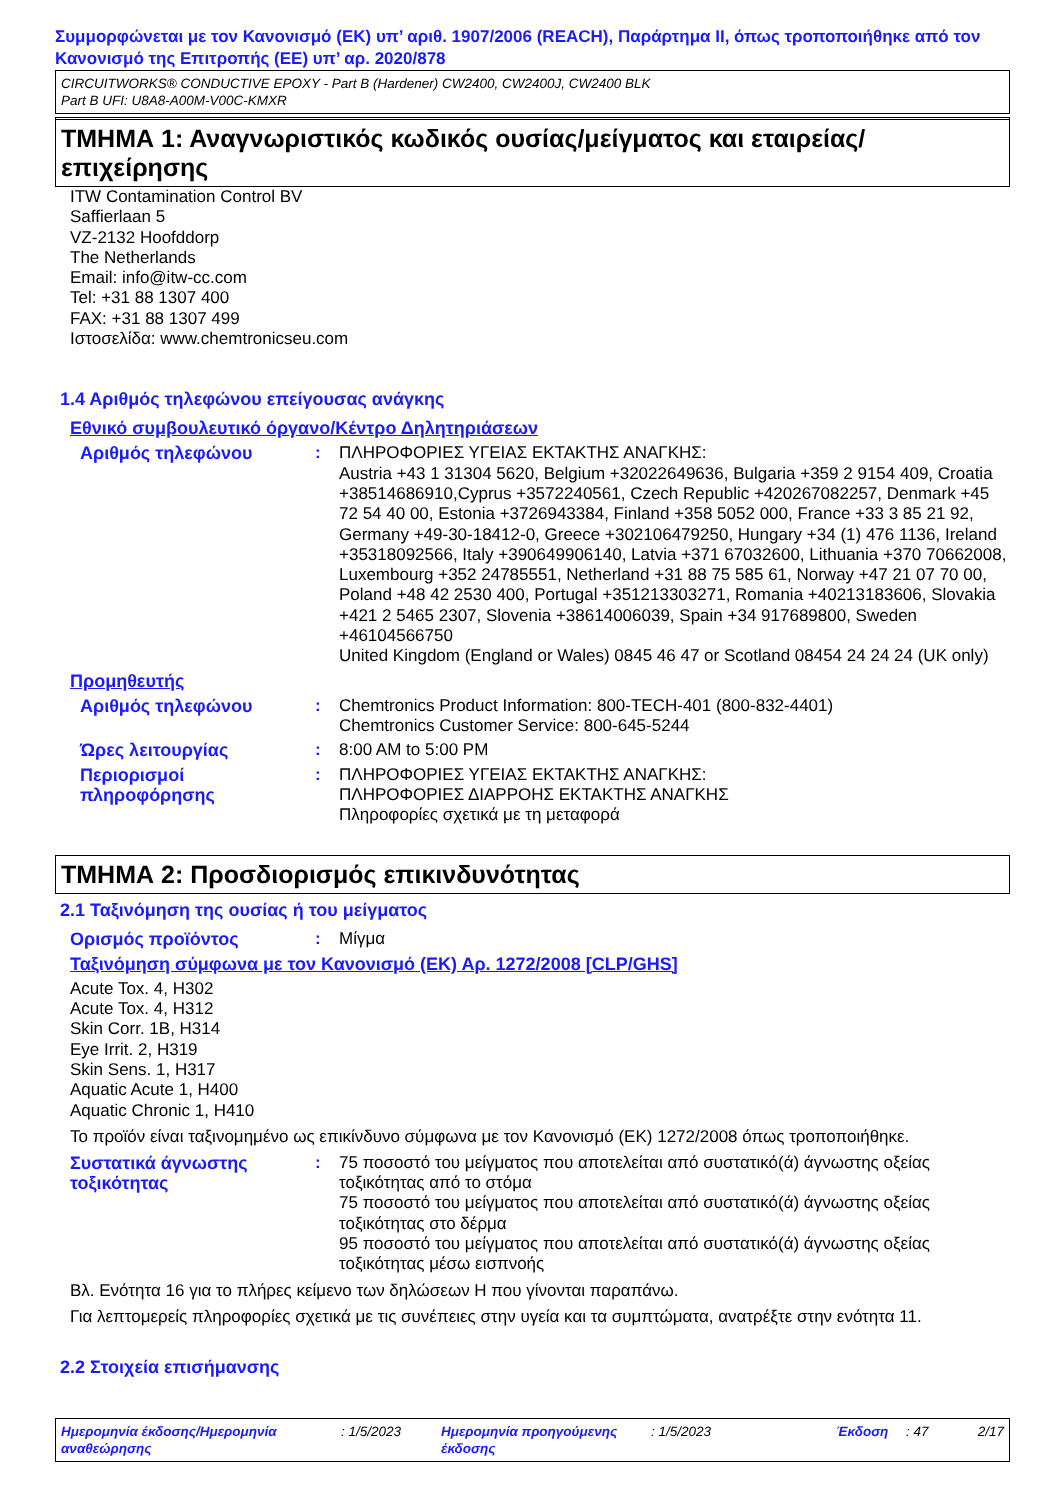Συμμορφώνεται με τον Κανονισμό (ΕΚ) υπ’ αριθ. 1907/2006 (REACH), Παράρτημα II, όπως τροποποιήθηκε από τον Κανονισμό της Επιτροπής (ΕΕ) υπ’ αρ. 2020/878
CIRCUITWORKS® CONDUCTIVE EPOXY - Part B (Hardener) CW2400, CW2400J, CW2400 BLK
Part B UFI: U8A8-A00M-V00C-KMXR
ΤΜΗΜΑ 1: Αναγνωριστικός κωδικός ουσίας/μείγματος και εταιρείας/ επιχείρησης
ITW Contamination Control BV
Saffierlaan 5
VZ-2132 Hoofddorp
The Netherlands
Email: info@itw-cc.com
Tel: +31 88 1307 400
FAX: +31 88 1307 499
Ιστοσελίδα: www.chemtronicseu.com
1.4 Αριθμός τηλεφώνου επείγουσας ανάγκης
Εθνικό συμβουλευτικό όργανο/Κέντρο Δηλητηριάσεων
Αριθμός τηλεφώνου : ΠΛΗΡΟΦΟΡΙΕΣ ΥΓΕΙΑΣ ΕΚΤΑΚΤΗΣ ΑΝΑΓΚΗΣ:
Austria +43 1 31304 5620, Belgium +32022649636, Bulgaria +359 2 9154 409, Croatia +38514686910,Cyprus +3572240561, Czech Republic +420267082257, Denmark +45 72 54 40 00, Estonia +3726943384, Finland +358 5052 000, France +33 3 85 21 92, Germany +49-30-18412-0, Greece +302106479250, Hungary +34 (1) 476 1136, Ireland +35318092566, Italy +390649906140, Latvia +371 67032600, Lithuania +370 70662008, Luxembourg +352 24785551, Netherland +31 88 75 585 61, Norway +47 21 07 70 00, Poland +48 42 2530 400, Portugal +351213303271, Romania +40213183606, Slovakia +421 2 5465 2307, Slovenia +38614006039, Spain +34 917689800, Sweden +46104566750
United Kingdom (England or Wales) 0845 46 47 or Scotland 08454 24 24 24 (UK only)
Προμηθευτής
Αριθμός τηλεφώνου : Chemtronics Product Information: 800-TECH-401 (800-832-4401)
Chemtronics Customer Service: 800-645-5244
Ώρες λειτουργίας : 8:00 AM to 5:00 PM
Περιορισμοί πληροφόρησης
: ΠΛΗΡΟΦΟΡΙΕΣ ΥΓΕΙΑΣ ΕΚΤΑΚΤΗΣ ΑΝΑΓΚΗΣ:
ΠΛΗΡΟΦΟΡΙΕΣ ΔΙΑΡΡΟΗΣ ΕΚΤΑΚΤΗΣ ΑΝΑΓΚΗΣ
Πληροφορίες σχετικά με τη μεταφορά
ΤΜΗΜΑ 2: Προσδιορισμός επικινδυνότητας
2.1 Ταξινόμηση της ουσίας ή του μείγματος
Ορισμός προϊόντος : Μίγμα
Ταξινόμηση σύμφωνα με τον Κανονισμό (ΕΚ) Αρ. 1272/2008 [CLP/GHS]
Acute Tox. 4, H302
Acute Tox. 4, H312
Skin Corr. 1B, H314
Eye Irrit. 2, H319
Skin Sens. 1, H317
Aquatic Acute 1, H400
Aquatic Chronic 1, H410
Το προϊόν είναι ταξινομημένο ως επικίνδυνο σύμφωνα με τον Κανονισμό (ΕΚ) 1272/2008 όπως τροποποιήθηκε.
Συστατικά άγνωστης τοξικότητας
: 75 ποσοστό του μείγματος που αποτελείται από συστατικό(ά) άγνωστης οξείας τοξικότητας από το στόμα
75 ποσοστό του μείγματος που αποτελείται από συστατικό(ά) άγνωστης οξείας τοξικότητας στο δέρμα
95 ποσοστό του μείγματος που αποτελείται από συστατικό(ά) άγνωστης οξείας τοξικότητας μέσω εισπνοής
Βλ. Ενότητα 16 για το πλήρες κείμενο των δηλώσεων H που γίνονται παραπάνω.
Για λεπτομερείς πληροφορίες σχετικά με τις συνέπειες στην υγεία και τα συμπτώματα, ανατρέξτε στην ενότητα 11.
2.2 Στοιχεία επισήμανσης
Ημερομηνία έκδοσης/Ημερομηνία αναθεώρησης
: 1/5/2023 Ημερομηνία προηγούμενης έκδοσης
: 1/5/2023 Έκδοση : 47 2/17